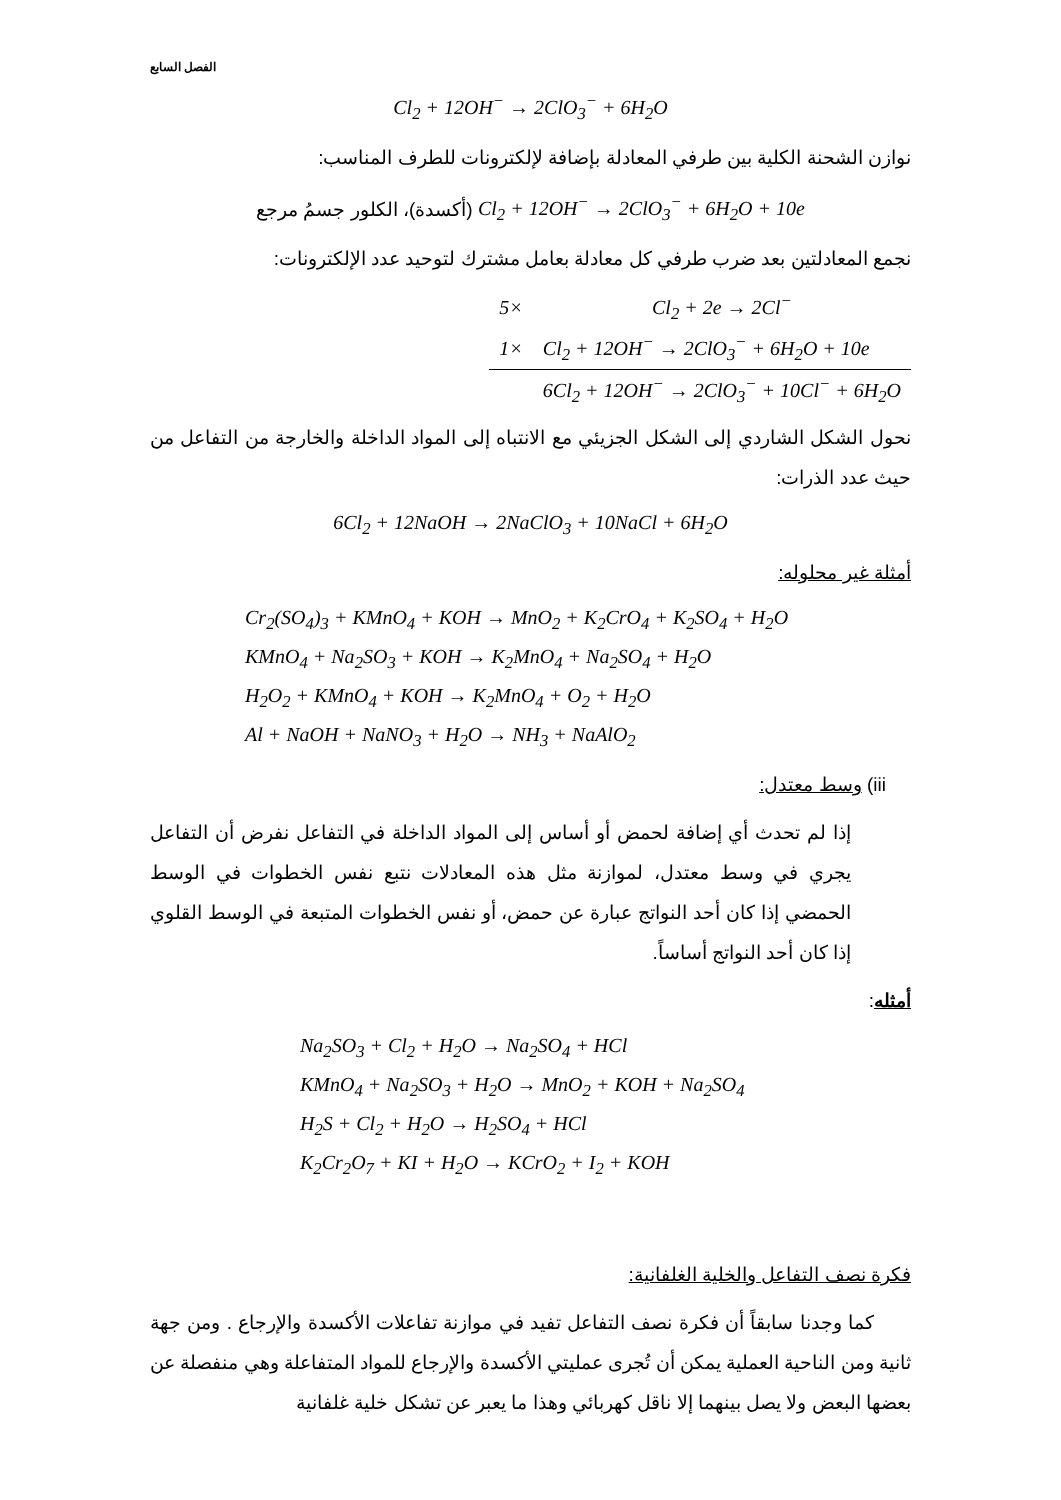الفصل السابع
Cl<sub>2</sub> + 12OH<sup>−</sup> → 2ClO<sub>3</sub><sup>−</sup> + 6H<sub>2</sub>O
نوازن الشحنة الكلية بين طرفي المعادلة بإضافة لإلكترونات للطرف المناسب:
Cl<sub>2</sub> + 12OH<sup>−</sup> → 2ClO<sub>3</sub><sup>−</sup> + 6H<sub>2</sub>O + 10e (أكسدة)، الكلور جسمُ مرجع
نجمع المعادلتين بعد ضرب طرفي كل معادلة بعامل مشترك لتوحيد عدد الإلكترونات:
| 5× | Cl<sub>2</sub> + 2e → 2Cl<sup>−</sup> |
| 1× | Cl<sub>2</sub> + 12OH<sup>−</sup> → 2ClO<sub>3</sub><sup>−</sup> + 6H<sub>2</sub>O + 10e |
| | 6Cl<sub>2</sub> + 12OH<sup>−</sup> → 2ClO<sub>3</sub><sup>−</sup> + 10Cl<sup>−</sup> + 6H<sub>2</sub>O |
نحول الشكل الشاردي إلى الشكل الجزيئي مع الانتباه إلى المواد الداخلة والخارجة من التفاعل من حيث عدد الذرات:
6Cl<sub>2</sub> + 12NaOH → 2NaClO<sub>3</sub> + 10NaCl + 6H<sub>2</sub>O
أمثلة غير محلوله:
Cr<sub>2</sub>(SO<sub>4</sub>)<sub>3</sub> + KMnO<sub>4</sub> + KOH → MnO<sub>2</sub> + K<sub>2</sub>CrO<sub>4</sub> + K<sub>2</sub>SO<sub>4</sub> + H<sub>2</sub>O
KMnO<sub>4</sub> + Na<sub>2</sub>SO<sub>3</sub> + KOH → K<sub>2</sub>MnO<sub>4</sub> + Na<sub>2</sub>SO<sub>4</sub> + H<sub>2</sub>O
H<sub>2</sub>O<sub>2</sub> + KMnO<sub>4</sub> + KOH → K<sub>2</sub>MnO<sub>4</sub> + O<sub>2</sub> + H<sub>2</sub>O
Al + NaOH + NaNO<sub>3</sub> + H<sub>2</sub>O → NH<sub>3</sub> + NaAlO<sub>2</sub>
iii) وسط معتدل:
إذا لم تحدث أي إضافة لحمض أو أساس إلى المواد الداخلة في التفاعل نفرض أن التفاعل يجري في وسط معتدل، لموازنة مثل هذه المعادلات نتبع نفس الخطوات في الوسط الحمضي إذا كان أحد النواتج عبارة عن حمض، أو نفس الخطوات المتبعة في الوسط القلوي إذا كان أحد النواتج أساساً.
أمثله:
Na<sub>2</sub>SO<sub>3</sub> + Cl<sub>2</sub> + H<sub>2</sub>O → Na<sub>2</sub>SO<sub>4</sub> + HCl
KMnO<sub>4</sub> + Na<sub>2</sub>SO<sub>3</sub> + H<sub>2</sub>O → MnO<sub>2</sub> + KOH + Na<sub>2</sub>SO<sub>4</sub>
H<sub>2</sub>S + Cl<sub>2</sub> + H<sub>2</sub>O → H<sub>2</sub>SO<sub>4</sub> + HCl
K<sub>2</sub>Cr<sub>2</sub>O<sub>7</sub> + KI + H<sub>2</sub>O → KCrO<sub>2</sub> + I<sub>2</sub> + KOH
فكرة نصف التفاعل والخلية الغلفانية:
كما وجدنا سابقاً أن فكرة نصف التفاعل تفيد في موازنة تفاعلات الأكسدة والإرجاع . ومن جهة ثانية ومن الناحية العملية يمكن أن تُجرى عمليتي الأكسدة والإرجاع للمواد المتفاعلة وهي منفصلة عن بعضها البعض ولا يصل بينهما إلا ناقل كهربائي وهذا ما يعبر عن تشكل خلية غلفانية